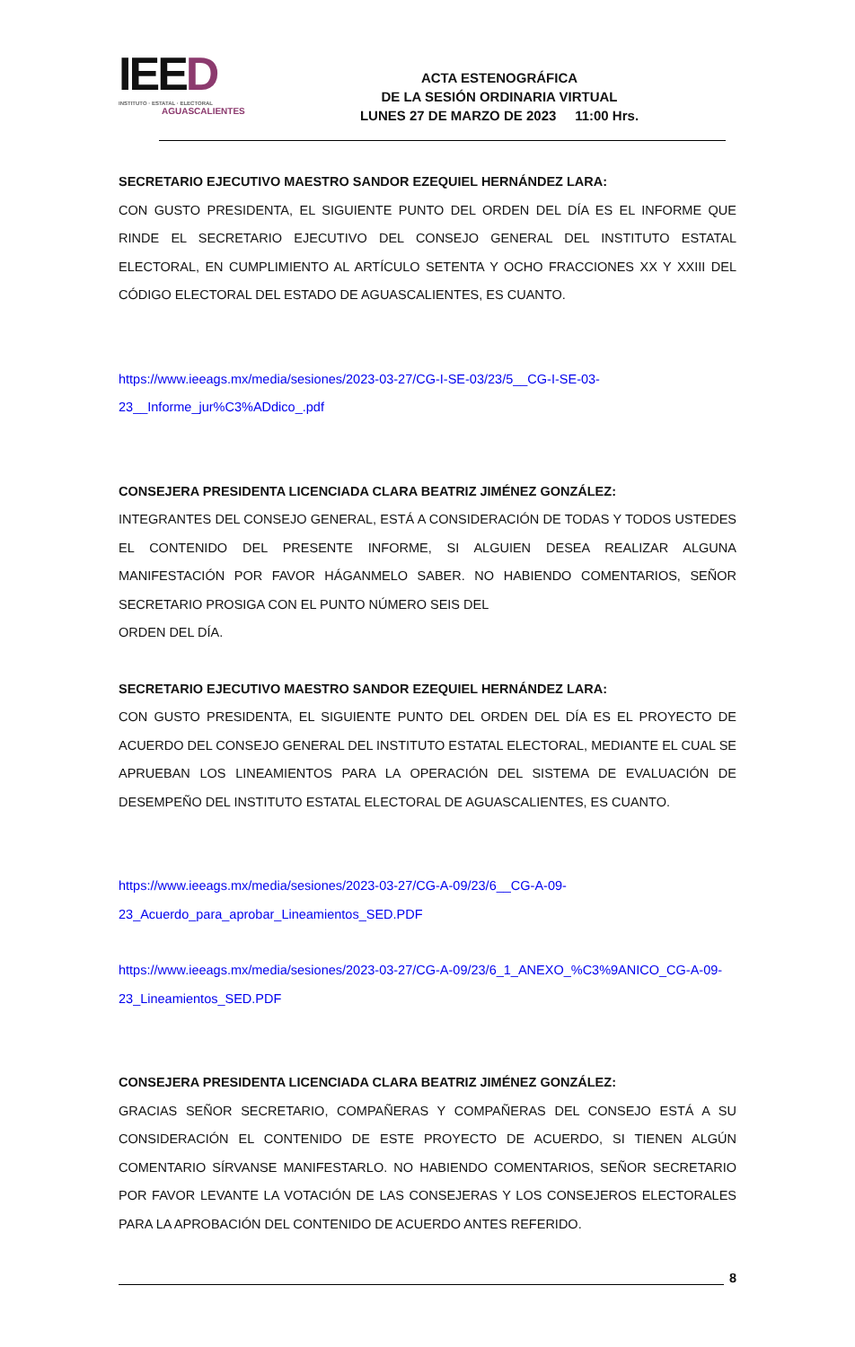IEED
INSTITUTO · ESTATAL · ELECTORAL
AGUASCALIENTES
ACTA ESTENOGRÁFICA
DE LA SESIÓN ORDINARIA VIRTUAL
LUNES 27 DE MARZO DE 2023 11:00 Hrs.
SECRETARIO EJECUTIVO MAESTRO SANDOR EZEQUIEL HERNÁNDEZ LARA:
CON GUSTO PRESIDENTA, EL SIGUIENTE PUNTO DEL ORDEN DEL DÍA ES EL INFORME QUE RINDE EL SECRETARIO EJECUTIVO DEL CONSEJO GENERAL DEL INSTITUTO ESTATAL ELECTORAL, EN CUMPLIMIENTO AL ARTÍCULO SETENTA Y OCHO FRACCIONES XX Y XXIII DEL CÓDIGO ELECTORAL DEL ESTADO DE AGUASCALIENTES, ES CUANTO.
https://www.ieeags.mx/media/sesiones/2023-03-27/CG-I-SE-03/23/5__CG-I-SE-03-
23__Informe_jur%C3%ADdico_.pdf
CONSEJERA PRESIDENTA LICENCIADA CLARA BEATRIZ JIMÉNEZ GONZÁLEZ:
INTEGRANTES DEL CONSEJO GENERAL, ESTÁ A CONSIDERACIÓN DE TODAS Y TODOS USTEDES EL CONTENIDO DEL PRESENTE INFORME, SI ALGUIEN DESEA REALIZAR ALGUNA MANIFESTACIÓN POR FAVOR HÁGANMELO SABER. NO HABIENDO COMENTARIOS, SEÑOR SECRETARIO PROSIGA CON EL PUNTO NÚMERO SEIS DEL
ORDEN DEL DÍA.
SECRETARIO EJECUTIVO MAESTRO SANDOR EZEQUIEL HERNÁNDEZ LARA:
CON GUSTO PRESIDENTA, EL SIGUIENTE PUNTO DEL ORDEN DEL DÍA ES EL PROYECTO DE ACUERDO DEL CONSEJO GENERAL DEL INSTITUTO ESTATAL ELECTORAL, MEDIANTE EL CUAL SE APRUEBAN LOS LINEAMIENTOS PARA LA OPERACIÓN DEL SISTEMA DE EVALUACIÓN DE DESEMPEÑO DEL INSTITUTO ESTATAL ELECTORAL DE AGUASCALIENTES, ES CUANTO.
https://www.ieeags.mx/media/sesiones/2023-03-27/CG-A-09/23/6__CG-A-09-
23_Acuerdo_para_aprobar_Lineamientos_SED.PDF
https://www.ieeags.mx/media/sesiones/2023-03-27/CG-A-09/23/6_1_ANEXO_%C3%9ANICO_CG-A-09-23_Lineamientos_SED.PDF
CONSEJERA PRESIDENTA LICENCIADA CLARA BEATRIZ JIMÉNEZ GONZÁLEZ:
GRACIAS SEÑOR SECRETARIO, COMPAÑERAS Y COMPAÑERAS DEL CONSEJO ESTÁ A SU CONSIDERACIÓN EL CONTENIDO DE ESTE PROYECTO DE ACUERDO, SI TIENEN ALGÚN COMENTARIO SÍRVANSE MANIFESTARLO. NO HABIENDO COMENTARIOS, SEÑOR SECRETARIO POR FAVOR LEVANTE LA VOTACIÓN DE LAS CONSEJERAS Y LOS CONSEJEROS ELECTORALES PARA LA APROBACIÓN DEL CONTENIDO DE ACUERDO ANTES REFERIDO.
8